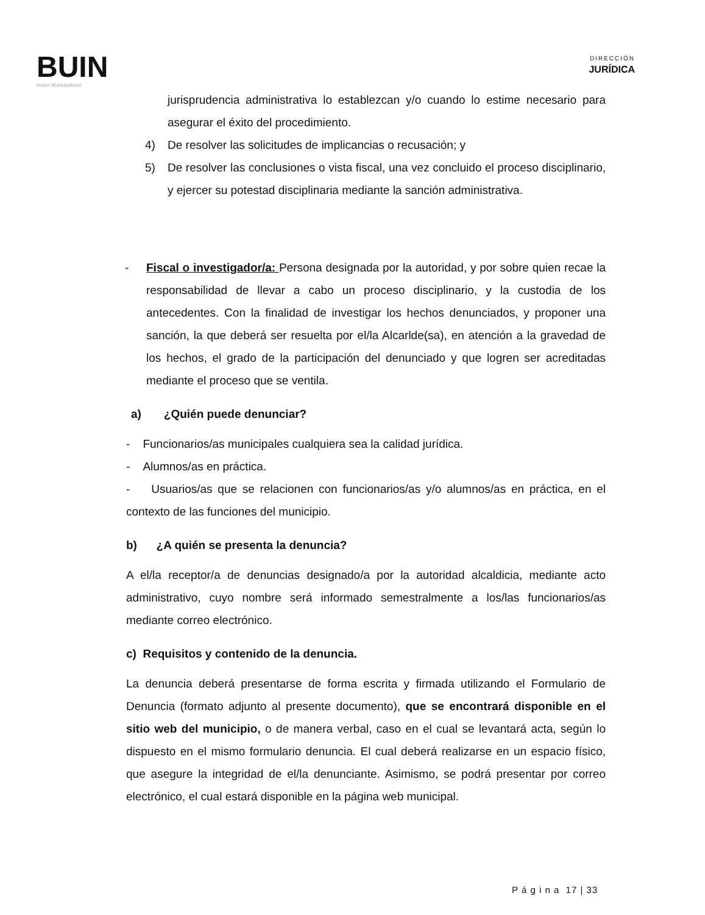BUIN
Ilustre Municipalidad
DIRECCIÓN
JURÍDICA
jurisprudencia administrativa lo establezcan y/o cuando lo estime necesario para asegurar el éxito del procedimiento.
4) De resolver las solicitudes de implicancias o recusación; y
5) De resolver las conclusiones o vista fiscal, una vez concluido el proceso disciplinario, y ejercer su potestad disciplinaria mediante la sanción administrativa.
- Fiscal o investigador/a: Persona designada por la autoridad, y por sobre quien recae la responsabilidad de llevar a cabo un proceso disciplinario, y la custodia de los antecedentes. Con la finalidad de investigar los hechos denunciados, y proponer una sanción, la que deberá ser resuelta por el/la Alcarlde(sa), en atención a la gravedad de los hechos, el grado de la participación del denunciado y que logren ser acreditadas mediante el proceso que se ventila.
a) ¿Quién puede denunciar?
- Funcionarios/as municipales cualquiera sea la calidad jurídica.
- Alumnos/as en práctica.
- Usuarios/as que se relacionen con funcionarios/as y/o alumnos/as en práctica, en el contexto de las funciones del municipio.
b) ¿A quién se presenta la denuncia?
A el/la receptor/a de denuncias designado/a por la autoridad alcaldicia, mediante acto administrativo, cuyo nombre será informado semestralmente a los/las funcionarios/as mediante correo electrónico.
c) Requisitos y contenido de la denuncia.
La denuncia deberá presentarse de forma escrita y firmada utilizando el Formulario de Denuncia (formato adjunto al presente documento), que se encontrará disponible en el sitio web del municipio, o de manera verbal, caso en el cual se levantará acta, según lo dispuesto en el mismo formulario denuncia. El cual deberá realizarse en un espacio físico, que asegure la integridad de el/la denunciante. Asimismo, se podrá presentar por correo electrónico, el cual estará disponible en la página web municipal.
P á g i n a 17 | 33